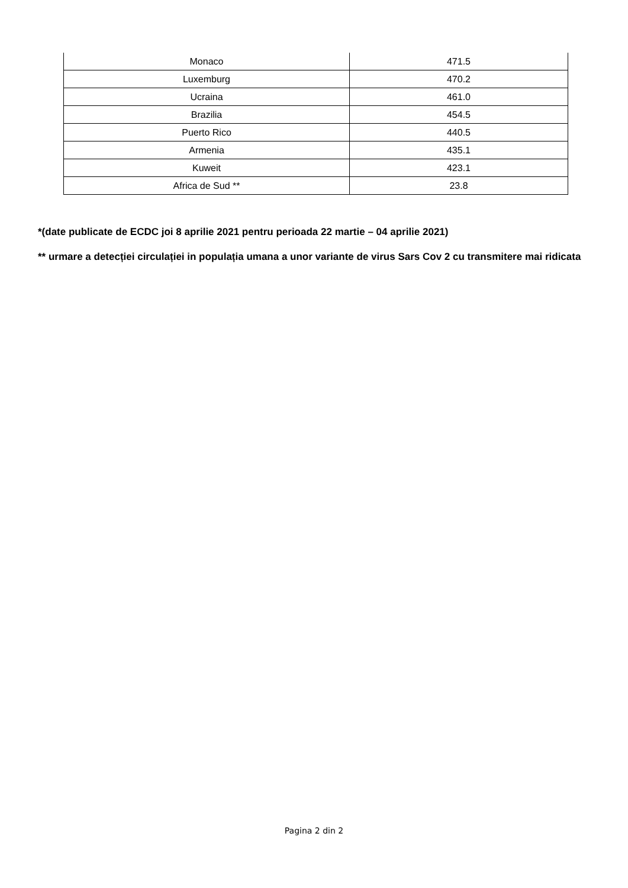| Monaco | 471.5 |
| Luxemburg | 470.2 |
| Ucraina | 461.0 |
| Brazilia | 454.5 |
| Puerto Rico | 440.5 |
| Armenia | 435.1 |
| Kuweit | 423.1 |
| Africa de Sud ** | 23.8 |
*(date publicate de ECDC joi 8 aprilie 2021 pentru perioada 22 martie – 04 aprilie 2021)
** urmare a detecției circulației in populația umana a unor variante de virus Sars Cov 2 cu transmitere mai ridicata
Pagina 2 din 2